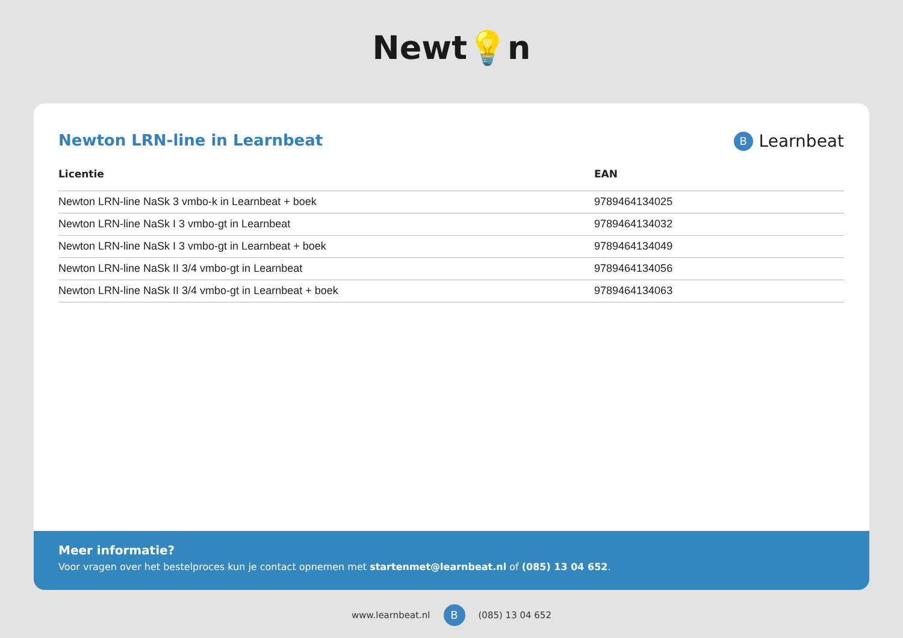Newt💡n
Newton LRN-line in Learnbeat
B
Learnbeat
| Licentie | EAN |
| --- | --- |
| Newton LRN-line NaSk 3 vmbo-k in Learnbeat + boek | 9789464134025 |
| Newton LRN-line NaSk I 3 vmbo-gt in Learnbeat | 9789464134032 |
| Newton LRN-line NaSk I 3 vmbo-gt in Learnbeat + boek | 9789464134049 |
| Newton LRN-line NaSk II 3/4 vmbo-gt in Learnbeat | 9789464134056 |
| Newton LRN-line NaSk II 3/4 vmbo-gt in Learnbeat + boek | 9789464134063 |
Meer informatie?
Voor vragen over het bestelproces kun je contact opnemen met startenmet@learnbeat.nl of (085) 13 04 652.
www.learnbeat.nl
B
(085) 13 04 652